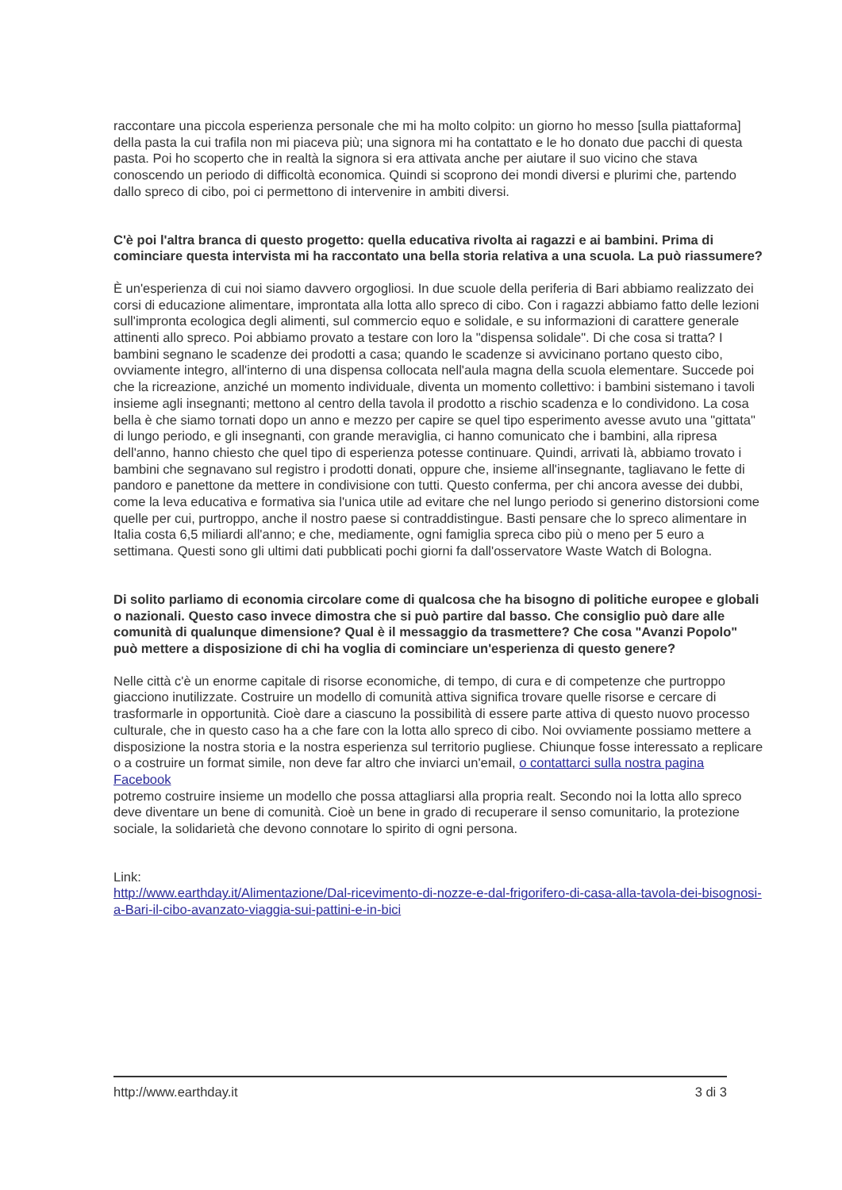raccontare una piccola esperienza personale che mi ha molto colpito: un giorno ho messo [sulla piattaforma] della pasta la cui trafila non mi piaceva più; una signora mi ha contattato e le ho donato due pacchi di questa pasta. Poi ho scoperto che in realtà la signora si era attivata anche per aiutare il suo vicino che stava conoscendo un periodo di difficoltà economica. Quindi si scoprono dei mondi diversi e plurimi che, partendo dallo spreco di cibo, poi ci permettono di intervenire in ambiti diversi.
C'è poi l'altra branca di questo progetto: quella educativa rivolta ai ragazzi e ai bambini. Prima di cominciare questa intervista mi ha raccontato una bella storia relativa a una scuola. La può riassumere?
È un'esperienza di cui noi siamo davvero orgogliosi. In due scuole della periferia di Bari abbiamo realizzato dei corsi di educazione alimentare, improntata alla lotta allo spreco di cibo. Con i ragazzi abbiamo fatto delle lezioni sull'impronta ecologica degli alimenti, sul commercio equo e solidale, e su informazioni di carattere generale attinenti allo spreco. Poi abbiamo provato a testare con loro la "dispensa solidale". Di che cosa si tratta? I bambini segnano le scadenze dei prodotti a casa; quando le scadenze si avvicinano portano questo cibo, ovviamente integro, all'interno di una dispensa collocata nell'aula magna della scuola elementare. Succede poi che la ricreazione, anziché un momento individuale, diventa un momento collettivo: i bambini sistemano i tavoli insieme agli insegnanti; mettono al centro della tavola il prodotto a rischio scadenza e lo condividono. La cosa bella è che siamo tornati dopo un anno e mezzo per capire se quel tipo esperimento avesse avuto una "gittata" di lungo periodo, e gli insegnanti, con grande meraviglia, ci hanno comunicato che i bambini, alla ripresa dell'anno, hanno chiesto che quel tipo di esperienza potesse continuare. Quindi, arrivati là, abbiamo trovato i bambini che segnavano sul registro i prodotti donati, oppure che, insieme all'insegnante, tagliavano le fette di pandoro e panettone da mettere in condivisione con tutti. Questo conferma, per chi ancora avesse dei dubbi, come la leva educativa e formativa sia l'unica utile ad evitare che nel lungo periodo si generino distorsioni come quelle per cui, purtroppo, anche il nostro paese si contraddistingue. Basti pensare che lo spreco alimentare in Italia costa 6,5 miliardi all'anno; e che, mediamente, ogni famiglia spreca cibo più o meno per 5 euro a settimana. Questi sono gli ultimi dati pubblicati pochi giorni fa dall'osservatore Waste Watch di Bologna.
Di solito parliamo di economia circolare come di qualcosa che ha bisogno di politiche europee e globali o nazionali. Questo caso invece dimostra che si può partire dal basso. Che consiglio può dare alle comunità di qualunque dimensione? Qual è il messaggio da trasmettere? Che cosa "Avanzi Popolo" può mettere a disposizione di chi ha voglia di cominciare un'esperienza di questo genere?
Nelle città c'è un enorme capitale di risorse economiche, di tempo, di cura e di competenze che purtroppo giacciono inutilizzate. Costruire un modello di comunità attiva significa trovare quelle risorse e cercare di trasformarle in opportunità. Cioè dare a ciascuno la possibilità di essere parte attiva di questo nuovo processo culturale, che in questo caso ha a che fare con la lotta allo spreco di cibo. Noi ovviamente possiamo mettere a disposizione la nostra storia e la nostra esperienza sul territorio pugliese. Chiunque fosse interessato a replicare o a costruire un format simile, non deve far altro che inviarci un'email, o contattarci sulla nostra pagina Facebook
potremo costruire insieme un modello che possa attagliarsi alla propria realt. Secondo noi la lotta allo spreco deve diventare un bene di comunità. Cioè un bene in grado di recuperare il senso comunitario, la protezione sociale, la solidarietà che devono connotare lo spirito di ogni persona.
Link:
http://www.earthday.it/Alimentazione/Dal-ricevimento-di-nozze-e-dal-frigorifero-di-casa-alla-tavola-dei-bisognosi-a-Bari-il-cibo-avanzato-viaggia-sui-pattini-e-in-bici
http://www.earthday.it 3 di 3